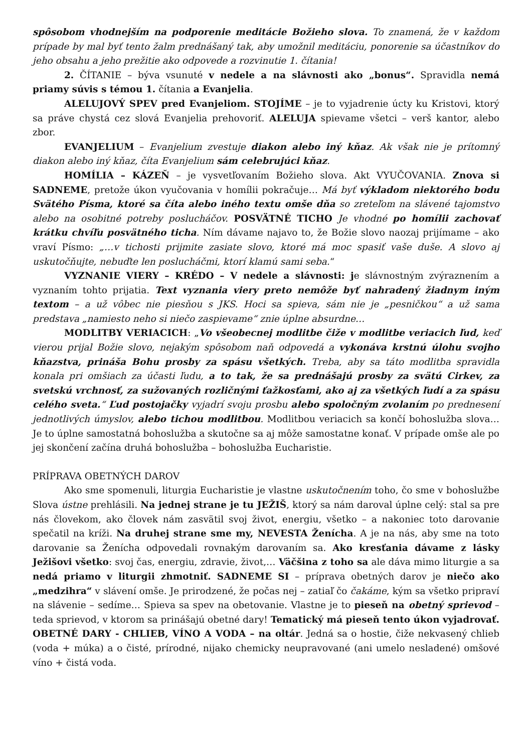spôsobom vhodnejším na podporenie meditácie Božieho slova. To znamená, že v každom prípade by mal byť tento žalm prednášaný tak, aby umožnil meditáciu, ponorenie sa účastníkov do jeho obsahu a jeho prežitie ako odpovede a rozvinutie 1. čítania!
2. ČÍTANIE – býva vsunuté v nedele a na slávnosti ako „bonus“. Spravidla nemá priamy súvis s témou 1. čítania a Evanjelia.
ALELUJOVÝ SPEV pred Evanjeliom. STOJÍME – je to vyjadrenie úcty ku Kristovi, ktorý sa práve chystá cez slová Evanjelia prehovoriť. ALELUJA spievame všetci – verš kantor, alebo zbor.
EVANJELIUM – Evanjelium zvestuje diakon alebo iný kňaz. Ak však nie je prítomný diakon alebo iný kňaz, číta Evanjelium sám celebrujúci kňaz.
HOMÍLIA – KÁZEŇ – je vysvetľovaním Božieho slova. Akt VYUČOVANIA. Znova si SADNEME, pretože úkon vyučovania v homílii pokračuje… Má byť výkladom niektorého bodu Svätého Písma, ktoré sa číta alebo iného textu omše dňa so zreteľom na slávené tajomstvo alebo na osobitné potreby poslucháčov. POSVÄTNÉ TICHO Je vhodné po homílii zachovať krátku chvíľu posvätného ticha. Ním dávame najavo to, že Božie slovo naozaj prijímame – ako vraví Písmo: „…v tichosti prijmite zasiate slovo, ktoré má moc spasiť vaše duše. A slovo aj uskutočňujte, nebuďte len poslucháčmi, ktorí klamú sami seba.“
VYZNANIE VIERY – KRÉDO – V nedele a slávnosti: je slávnostným zvýraznením a vyznaním tohto prijatia. Text vyznania viery preto nemôže byť nahradený žiadnym iným textom – a už vôbec nie piesňou s JKS. Hoci sa spieva, sám nie je „pesničkou“ a už sama predstava „namiesto neho si niečo zaspievame“ znie úplne absurdne…
MODLITBY VERIACICH: „Vo všeobecnej modlitbe čiže v modlitbe veriacich ľud, keď vierou prijal Božie slovo, nejakým spôsobom naň odpovedá a vykonáva krstnú úlohu svojho kňazstva, prináša Bohu prosby za spásu všetkých. Treba, aby sa táto modlitba spravidla konala pri omšiach za účasti ľudu, a to tak, že sa prednášajú prosby za svätú Cirkev, za svetskú vrchnosť, za sužovaných rozličnými ťažkosťami, ako aj za všetkých ľudí a za spásu celého sveta.“ Ľud postojačky vyjadrí svoju prosbu alebo spoločným zvolaním po prednesení jednotlivých úmyslov, alebo tichou modlitbou. Modlitbou veriacich sa končí bohoslužba slova… Je to úplne samostatná bohoslužba a skutočne sa aj môže samostatne konať. V prípade omše ale po jej skončení začína druhá bohoslužba – bohoslužba Eucharistie.
PRÍPRAVA OBETNÝCH DAROV
Ako sme spomenuli, liturgia Eucharistie je vlastne uskutočnením toho, čo sme v bohoslužbe Slova ústne prehlásili. Na jednej strane je tu JEŽIŠ, ktorý sa nám daroval úplne celý: stal sa pre nás človekom, ako človek nám zasvätil svoj život, energiu, všetko – a nakoniec toto darovanie spečatil na kríži. Na druhej strane sme my, NEVESTA Ženícha. A je na nás, aby sme na toto darovanie sa Ženícha odpovedali rovnakým darovaním sa. Ako kresťania dávame z lásky Ježišovi všetko: svoj čas, energiu, zdravie, život,… Väčšina z toho sa ale dáva mimo liturgie a sa nedá priamo v liturgii zhmotniť. SADNEME SI – príprava obetných darov je niečo ako „medzihra“ v slávení omše. Je prirodzené, že počas nej – zatiaľ čo čakáme, kým sa všetko pripraví na slávenie – sedíme… Spieva sa spev na obetovanie. Vlastne je to pieseň na obetný sprievod – teda sprievod, v ktorom sa prinášajú obetné dary! Tematický má pieseň tento úkon vyjadrovať. OBETNÉ DARY - CHLIEB, VÍNO A VODA – na oltár. Jedná sa o hostie, čiže nekvasený chlieb (voda + múka) a o čisté, prírodné, nijako chemicky neupravované (ani umelo nesladené) omšové víno + čistá voda.